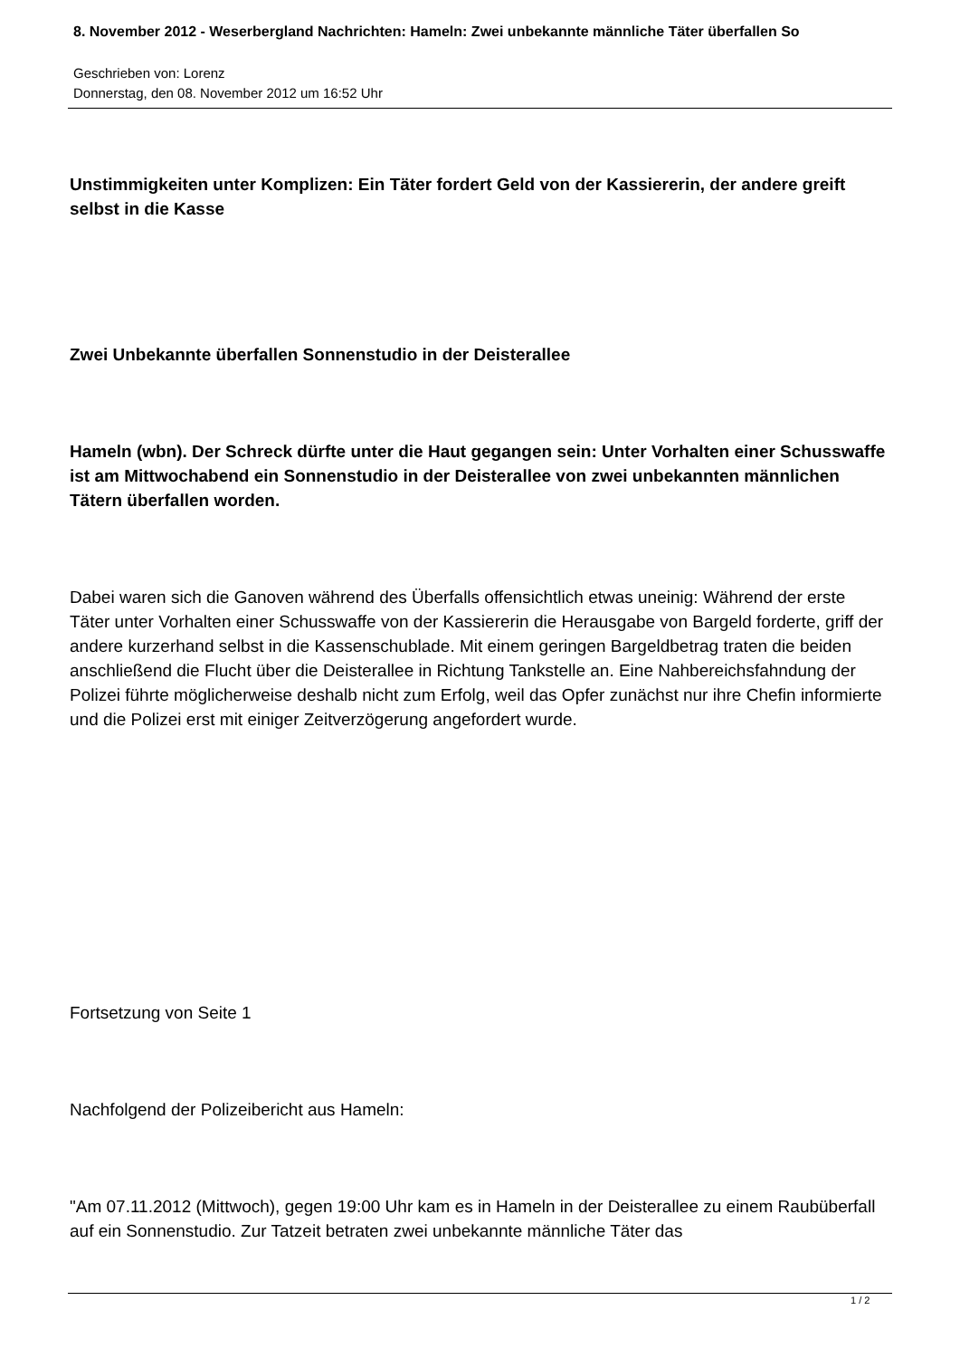8. November 2012 - Weserbergland Nachrichten: Hameln: Zwei unbekannte männliche Täter überfallen So
Geschrieben von: Lorenz
Donnerstag, den 08. November 2012 um 16:52 Uhr
Unstimmigkeiten unter Komplizen: Ein Täter fordert Geld von der Kassiererin, der andere greift selbst in die Kasse
Zwei Unbekannte überfallen Sonnenstudio in der Deisterallee
Hameln (wbn). Der Schreck dürfte unter die Haut gegangen sein: Unter Vorhalten einer Schusswaffe ist am Mittwochabend ein Sonnenstudio in der Deisterallee von zwei unbekannten männlichen Tätern überfallen worden.
Dabei waren sich die Ganoven während des Überfalls offensichtlich etwas uneinig: Während der erste Täter unter Vorhalten einer Schusswaffe von der Kassiererin die Herausgabe von Bargeld forderte, griff der andere kurzerhand selbst in die Kassenschublade. Mit einem geringen Bargeldbetrag traten die beiden anschließend die Flucht über die Deisterallee in Richtung Tankstelle an. Eine Nahbereichsfahndung der Polizei führte möglicherweise deshalb nicht zum Erfolg, weil das Opfer zunächst nur ihre Chefin informierte und die Polizei erst mit einiger Zeitverzögerung angefordert wurde.
Fortsetzung von Seite 1
Nachfolgend der Polizeibericht aus Hameln:
"Am 07.11.2012 (Mittwoch), gegen 19:00 Uhr kam es in Hameln in der Deisterallee zu einem Raubüberfall auf ein Sonnenstudio. Zur Tatzeit betraten zwei unbekannte männliche Täter das
1 / 2